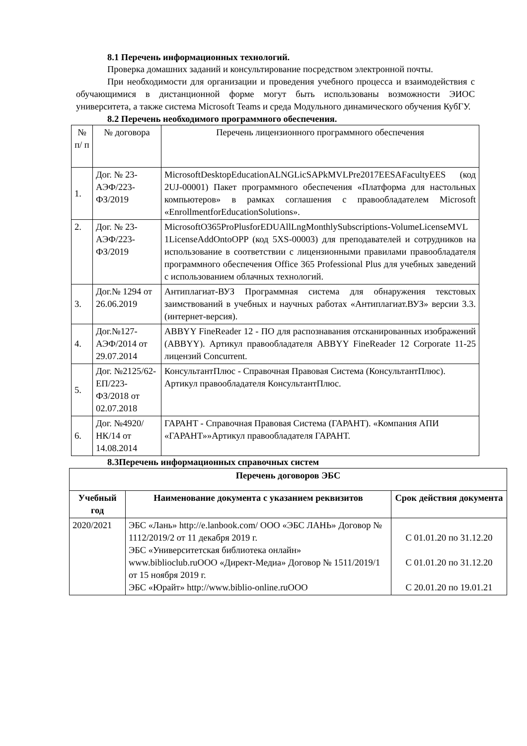8.1 Перечень информационных технологий.
Проверка домашних заданий и консультирование посредством электронной почты.
При необходимости для организации и проведения учебного процесса и взаимодействия с обучающимися в дистанционной форме могут быть использованы возможности ЭИОС университета, а также система Microsoft Teams и среда Модульного динамического обучения КубГУ.
8.2 Перечень необходимого программного обеспечения.
| № п/ п | № договора | Перечень лицензионного программного обеспечения |
| 1. | Дог. № 23-АЭФ/223-ФЗ/2019 | MicrosoftDesktopEducationALNGLicSAPkMVLPre2017EESAFacultyEES (код 2UJ-00001) Пакет программного обеспечения «Платформа для настольных компьютеров» в рамках соглашения с правообладателем Microsoft «EnrollmentforEducationSolutions». |
| 2. | Дог. № 23-АЭФ/223-ФЗ/2019 | MicrosoftO365ProPlusforEDUAllLngMonthlySubscriptions-VolumeLicenseMVL 1LicenseAddOntoOPP (код 5XS-00003) для преподавателей и сотрудников на использование в соответствии с лицензионными правилами правообладателя программного обеспечения Office 365 Professional Plus для учебных заведений с использованием облачных технологий. |
| 3. | Дог.№ 1294 от 26.06.2019 | Антиплагиат-ВУЗ Программная система для обнаружения текстовых заимствований в учебных и научных работах «Антиплагиат.ВУЗ» версии 3.3. (интернет-версия). |
| 4. | Дог.№127-АЭФ/2014 от 29.07.2014 | ABBYY FineReader 12 - ПО для распознавания отсканированных изображений (ABBYY). Артикул правообладателя ABBYY FineReader 12 Corporate 11-25 лицензий Concurrent. |
| 5. | Дог. №2125/62-ЕП/223-ФЗ/2018 от 02.07.2018 | КонсультантПлюс - Справочная Правовая Система (КонсультантПлюс). Артикул правообладателя КонсультантПлюс. |
| 6. | Дог. №4920/НК/14 от 14.08.2014 | ГАРАНТ - Справочная Правовая Система (ГАРАНТ). «Компания АПИ «ГАРАНТ»»Артикул правообладателя ГАРАНТ. |
8.3Перечень информационных справочных систем
| Перечень договоров ЭБС | | |
| --- | --- | --- |
| Учебный год | Наименование документа с указанием реквизитов | Срок действия документа |
| 2020/2021 | ЭБС «Лань» http://e.lanbook.com / ООО «ЭБС ЛАНЬ» Договор № 1112/2019/2 от 11 декабря 2019 г. ЭБС «Университетская библиотека онлайн» www.biblioclub.ru ООО «Директ-Медиа» Договор № 1511/2019/1 от 15 ноября 2019 г. ЭБС «Юрайт» http://www.biblio-online.ru ООО | С 01.01.20 по 31.12.20 С 01.01.20 по 31.12.20 С 20.01.20 по 19.01.21 |